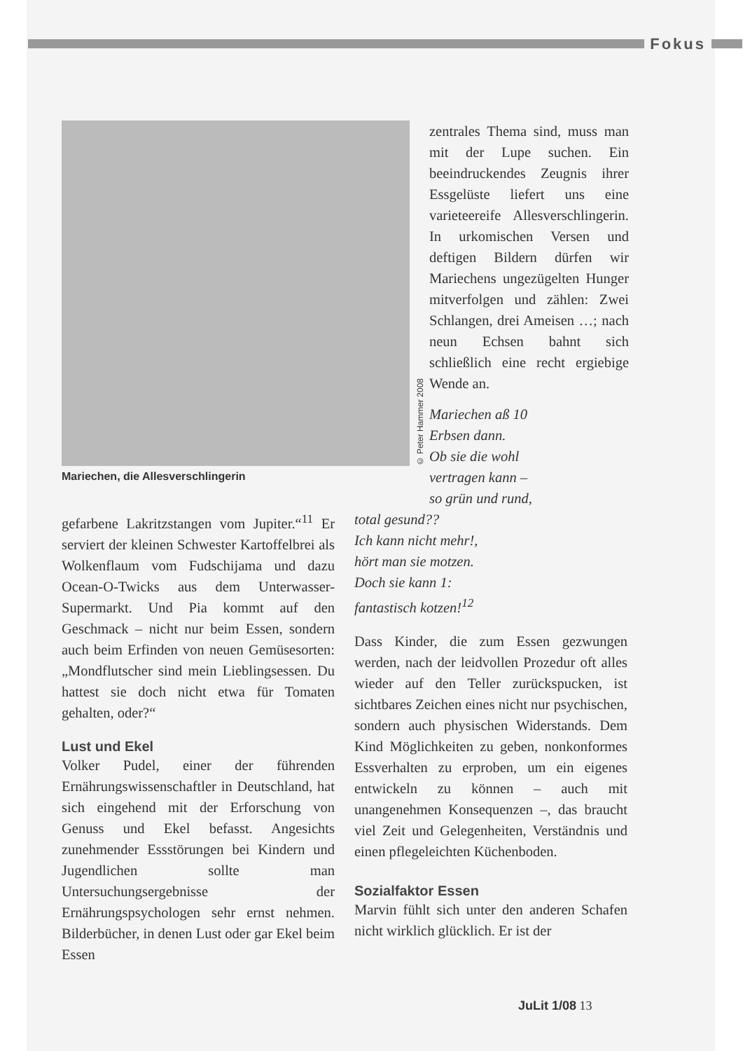Fokus
© Peter Hammer 2008
Mariechen, die Allesverschlingerin
zentrales Thema sind, muss man mit der Lupe suchen. Ein beeindruckendes Zeugnis ihrer Essgelüste liefert uns eine varieteereife Allesverschlingerin. In urkomischen Versen und deftigen Bildern dürfen wir Mariechens ungezügelten Hunger mitverfolgen und zählen: Zwei Schlangen, drei Ameisen …; nach neun Echsen bahnt sich schließlich eine recht ergiebige Wende an.
Mariechen aß 10
Erbsen dann.
Ob sie die wohl
vertragen kann –
so grün und rund,
gefarbene Lakritzstangen vom Jupiter.“<sup>11</sup> Er serviert der kleinen Schwester Kartoffelbrei als Wolkenflaum vom Fudschijama und dazu Ocean-O-Twicks aus dem Unterwasser-Supermarkt. Und Pia kommt auf den Geschmack – nicht nur beim Essen, sondern auch beim Erfinden von neuen Gemüsesorten: „Mondflutscher sind mein Lieblingsessen. Du hattest sie doch nicht etwa für Tomaten gehalten, oder?“
Lust und Ekel
Volker Pudel, einer der führenden Ernährungswissenschaftler in Deutschland, hat sich eingehend mit der Erforschung von Genuss und Ekel befasst. Angesichts zunehmender Essstörungen bei Kindern und Jugendlichen sollte man Untersuchungsergebnisse der Ernährungspsychologen sehr ernst nehmen. Bilderbücher, in denen Lust oder gar Ekel beim Essen
total gesund??
Ich kann nicht mehr!,
hört man sie motzen.
Doch sie kann 1:
fantastisch kotzen!<sup>12</sup>
Dass Kinder, die zum Essen gezwungen werden, nach der leidvollen Prozedur oft alles wieder auf den Teller zurückspucken, ist sichtbares Zeichen eines nicht nur psychischen, sondern auch physischen Widerstands. Dem Kind Möglichkeiten zu geben, nonkonformes Essverhalten zu erproben, um ein eigenes entwickeln zu können – auch mit unangenehmen Konsequenzen –, das braucht viel Zeit und Gelegenheiten, Verständnis und einen pflegeleichten Küchenboden.
Sozialfaktor Essen
Marvin fühlt sich unter den anderen Schafen nicht wirklich glücklich. Er ist der
JuLit 1/08 13